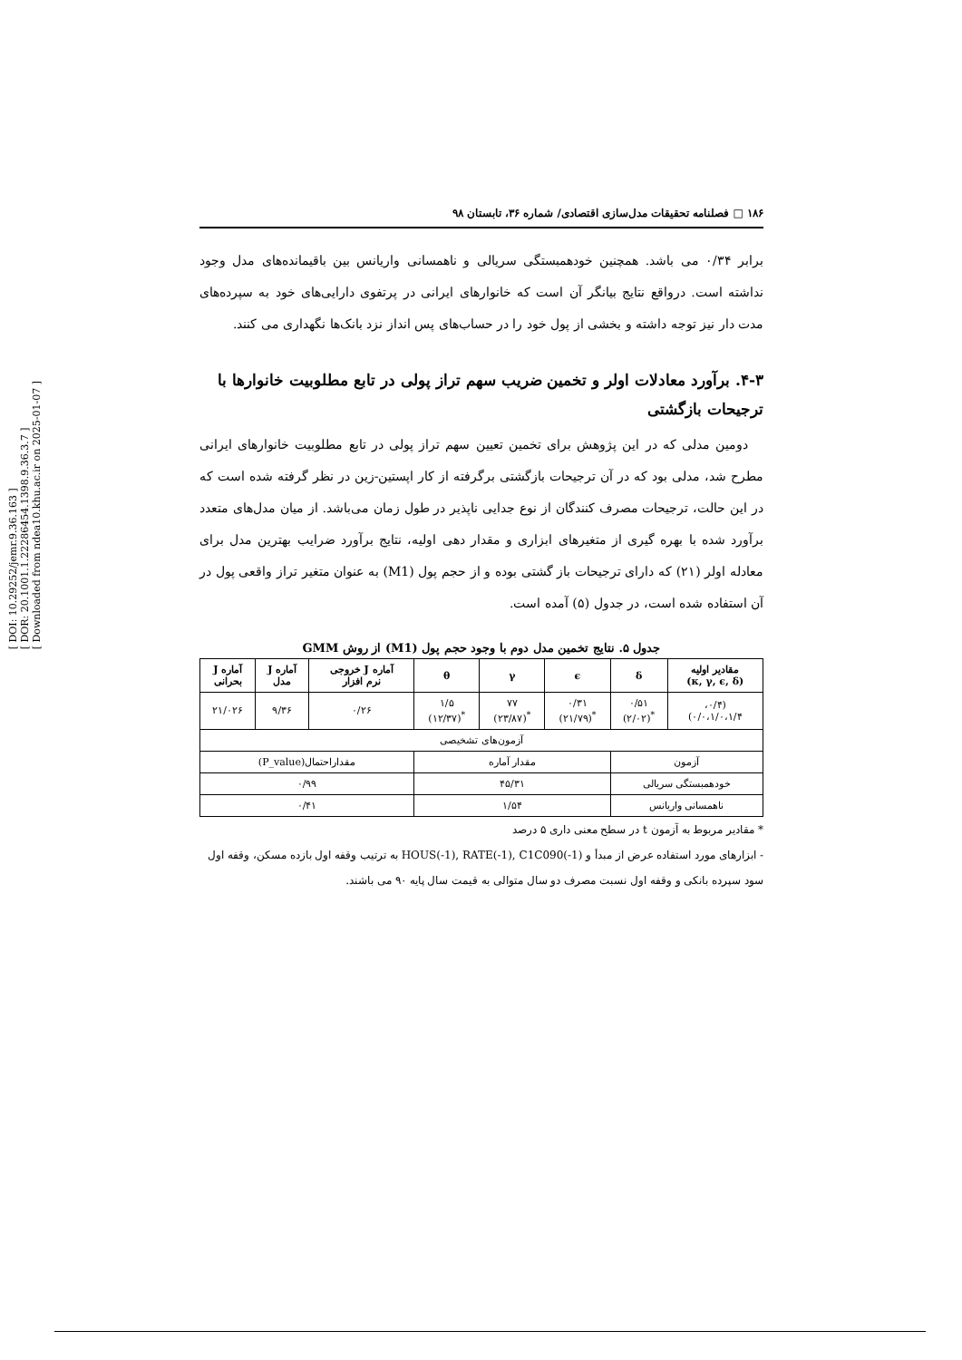[ DOI: 10.29252/jemr.9.36.163 ]
[ DOR: 20.1001.1.22286454.1398.9.36.3.7 ]
[ Downloaded from ndea10.khu.ac.ir on 2025-01-07 ]
۱۸۶ □ فصلنامه تحقیقات مدل‌سازی اقتصادی/ شماره ۳۶، تابستان ۹۸
برابر ۰/۳۴ می باشد. همچنین خودهمبستگی سریالی و ناهمسانی واریانس بین باقیمانده‌های مدل وجود نداشته است. درواقع نتایج بیانگر آن است که خانوارهای ایرانی در پرتفوی دارایی‌های خود به سپرده‌های مدت دار نیز توجه داشته و بخشی از پول خود را در حساب‌های پس انداز نزد بانک‌ها نگهداری می کنند.
۴-۳. برآورد معادلات اولر و تخمین ضریب سهم تراز پولی در تابع مطلوبیت خانوارها با ترجیحات بازگشتی
دومین مدلی که در این پژوهش برای تخمین تعیین سهم تراز پولی در تابع مطلوبیت خانوارهای ایرانی مطرح شد، مدلی بود که در آن ترجیحات بازگشتی برگرفته از کار اپستین-زین در نظر گرفته شده است که در این حالت، ترجیحات مصرف کنندگان از نوع جدایی ناپذیر در طول زمان می‌باشد. از میان مدل‌های متعدد برآورد شده با بهره گیری از متغیرهای ابزاری و مقدار دهی اولیه، نتایج برآورد ضرایب بهترین مدل برای معادله اولر (۲۱) که دارای ترجیحات باز گشتی بوده و از حجم پول (M1) به عنوان متغیر تراز واقعی پول در آن استفاده شده است، در جدول (۵) آمده است.
جدول ۵. نتایج تخمین مدل دوم با وجود حجم پول (M1) از روش GMM
| مقادیر اولیه (κ, γ, ϵ, δ) | δ | ϵ | γ | θ | آماره J خروجی نرم افزار | آماره J مدل | آماره J بحرانی |
| --- | --- | --- | --- | --- | --- | --- | --- |
| (۰/۴، ۰/۰،۱/۰،۱/۴) | ۰/۵۱ <sup>*</sup> (۲/۰۲) | ۰/۳۱ <sup>*</sup> (۲۱/۷۹) | ۷۷ <sup>*</sup> (۲۳/۸۷) | ۱/۵ <sup>*</sup> (۱۲/۳۷) | ۰/۲۶ | ۹/۳۶ | ۲۱/۰۲۶ |
| آزمون‌های تشخیصی | | | | | | | |
| آزمون | | مقدار آماره | | | مقداراحتمال(P_value) | | |
| خودهمبستگی سریالی | | ۴۵/۳۱ | | | ۰/۹۹ | | |
| ناهمسانی واریانس | | ۱/۵۴ | | | ۰/۴۱ | | |
* مقادیر مربوط به آزمون t در سطح معنی داری ۵ درصد
- ابزارهای مورد استفاده عرض از مبدأ و HOUS(-1), RATE(-1), C1C090(-1) به ترتیب وقفه اول بازده مسکن، وقفه اول سود سپرده بانکی و وقفه اول نسبت مصرف دو سال متوالی به قیمت سال پایه ۹۰ می باشند.